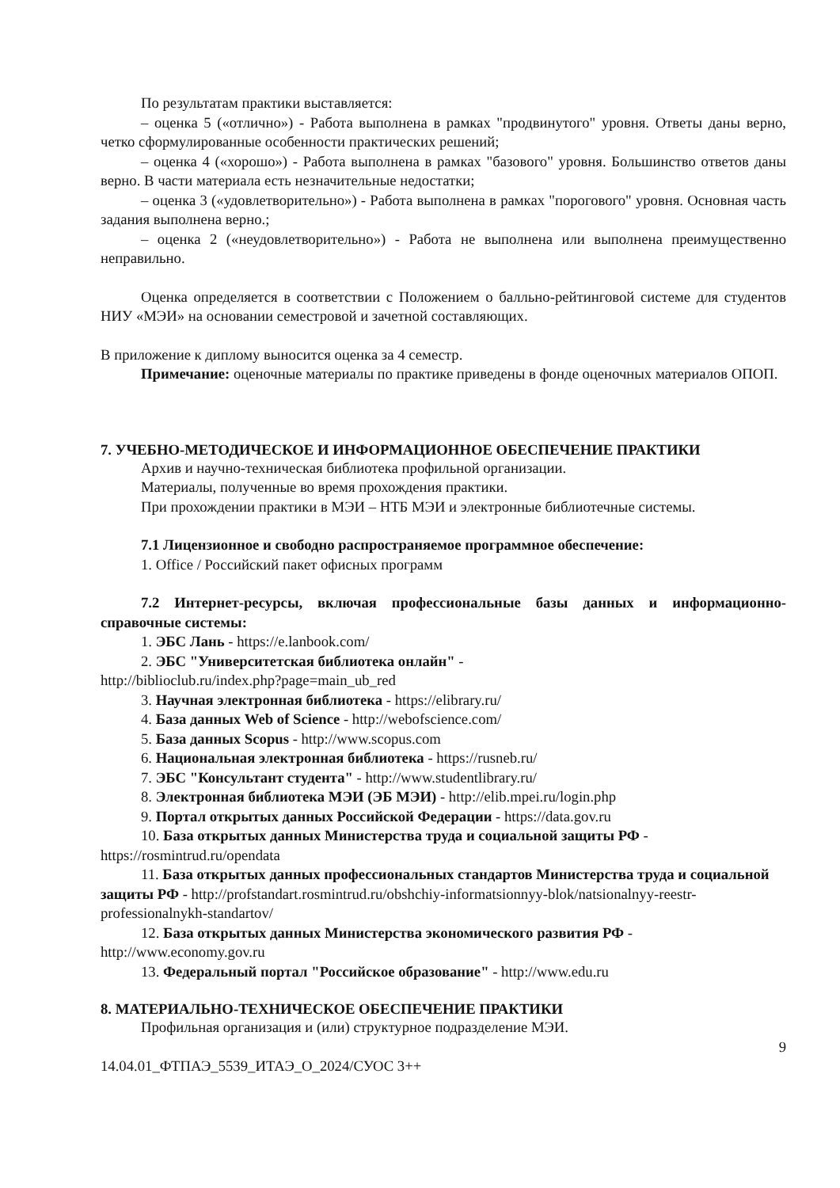По результатам практики выставляется:
– оценка 5 («отлично») - Работа выполнена в рамках "продвинутого" уровня. Ответы даны верно, четко сформулированные особенности практических решений;
– оценка 4 («хорошо») - Работа выполнена в рамках "базового" уровня. Большинство ответов даны верно. В части материала есть незначительные недостатки;
– оценка 3 («удовлетворительно») - Работа выполнена в рамках "порогового" уровня. Основная часть задания выполнена верно.;
– оценка 2 («неудовлетворительно») - Работа не выполнена или выполнена преимущественно неправильно.
Оценка определяется в соответствии с Положением о балльно-рейтинговой системе для студентов НИУ «МЭИ» на основании семестровой и зачетной составляющих.
В приложение к диплому выносится оценка за 4 семестр.
Примечание: оценочные материалы по практике приведены в фонде оценочных материалов ОПОП.
7. УЧЕБНО-МЕТОДИЧЕСКОЕ И ИНФОРМАЦИОННОЕ ОБЕСПЕЧЕНИЕ ПРАКТИКИ
Архив и научно-техническая библиотека профильной организации.
Материалы, полученные во время прохождения практики.
При прохождении практики в МЭИ – НТБ МЭИ и электронные библиотечные системы.
7.1 Лицензионное и свободно распространяемое программное обеспечение:
1. Office / Российский пакет офисных программ
7.2 Интернет-ресурсы, включая профессиональные базы данных и информационно-справочные системы:
1. ЭБС Лань - https://e.lanbook.com/
2. ЭБС "Университетская библиотека онлайн" -
http://biblioclub.ru/index.php?page=main_ub_red
3. Научная электронная библиотека - https://elibrary.ru/
4. База данных Web of Science - http://webofscience.com/
5. База данных Scopus - http://www.scopus.com
6. Национальная электронная библиотека - https://rusneb.ru/
7. ЭБС "Консультант студента" - http://www.studentlibrary.ru/
8. Электронная библиотека МЭИ (ЭБ МЭИ) - http://elib.mpei.ru/login.php
9. Портал открытых данных Российской Федерации - https://data.gov.ru
10. База открытых данных Министерства труда и социальной защиты РФ -
https://rosmintrud.ru/opendata
11. База открытых данных профессиональных стандартов Министерства труда и социальной защиты РФ - http://profstandart.rosmintrud.ru/obshchiy-informatsionnyy-blok/natsionalnyy-reestr-professionalnykh-standartov/
12. База открытых данных Министерства экономического развития РФ -
http://www.economy.gov.ru
13. Федеральный портал "Российское образование" - http://www.edu.ru
8. МАТЕРИАЛЬНО-ТЕХНИЧЕСКОЕ ОБЕСПЕЧЕНИЕ ПРАКТИКИ
Профильная организация и (или) структурное подразделение МЭИ.
9
14.04.01_ФТПАЭ_5539_ИТАЭ_О_2024/СУОС 3++